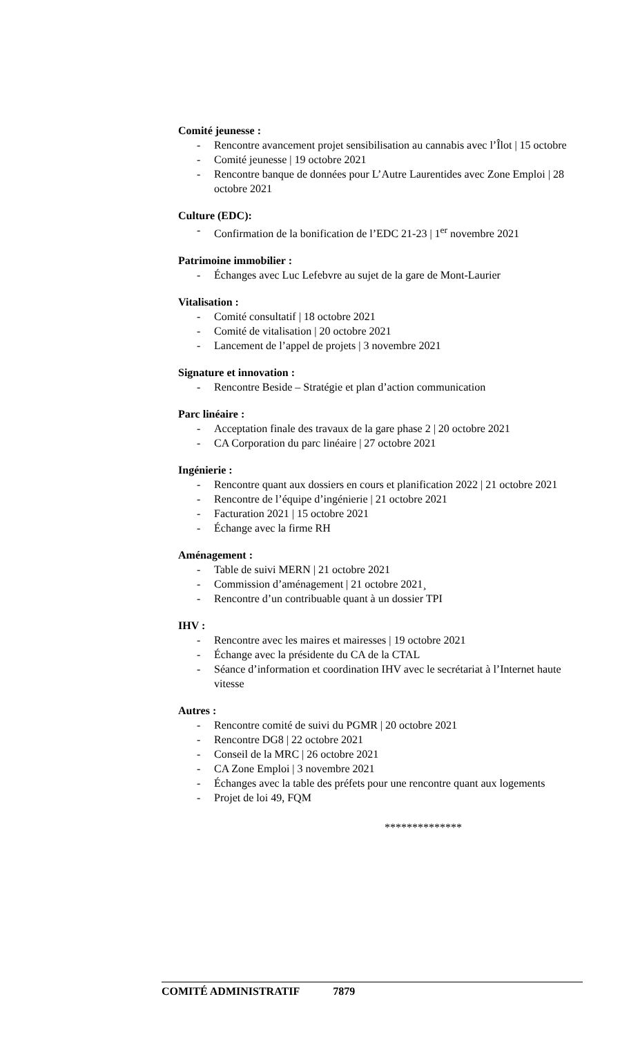Comité jeunesse :
- Rencontre avancement projet sensibilisation au cannabis avec l’Îlot | 15 octobre
- Comité jeunesse | 19 octobre 2021
- Rencontre banque de données pour L’Autre Laurentides avec Zone Emploi | 28 octobre 2021
Culture (EDC):
- Confirmation de la bonification de l’EDC 21-23 | 1<sup>er</sup> novembre 2021
Patrimoine immobilier :
- Échanges avec Luc Lefebvre au sujet de la gare de Mont-Laurier
Vitalisation :
- Comité consultatif | 18 octobre 2021
- Comité de vitalisation | 20 octobre 2021
- Lancement de l’appel de projets | 3 novembre 2021
Signature et innovation :
- Rencontre Beside – Stratégie et plan d’action communication
Parc linéaire :
- Acceptation finale des travaux de la gare phase 2 | 20 octobre 2021
- CA Corporation du parc linéaire | 27 octobre 2021
Ingénierie :
- Rencontre quant aux dossiers en cours et planification 2022 | 21 octobre 2021
- Rencontre de l’équipe d’ingénierie | 21 octobre 2021
- Facturation 2021 | 15 octobre 2021
- Échange avec la firme RH
Aménagement :
- Table de suivi MERN | 21 octobre 2021
- Commission d’aménagement | 21 octobre 2021¸
- Rencontre d’un contribuable quant à un dossier TPI
IHV :
- Rencontre avec les maires et mairesses | 19 octobre 2021
- Échange avec la présidente du CA de la CTAL
- Séance d’information et coordination IHV avec le secrétariat à l’Internet haute vitesse
Autres :
- Rencontre comité de suivi du PGMR | 20 octobre 2021
- Rencontre DG8 | 22 octobre 2021
- Conseil de la MRC | 26 octobre 2021
- CA Zone Emploi | 3 novembre 2021
- Échanges avec la table des préfets pour une rencontre quant aux logements
- Projet de loi 49, FQM
**************
COMITÉ ADMINISTRATIF 7879